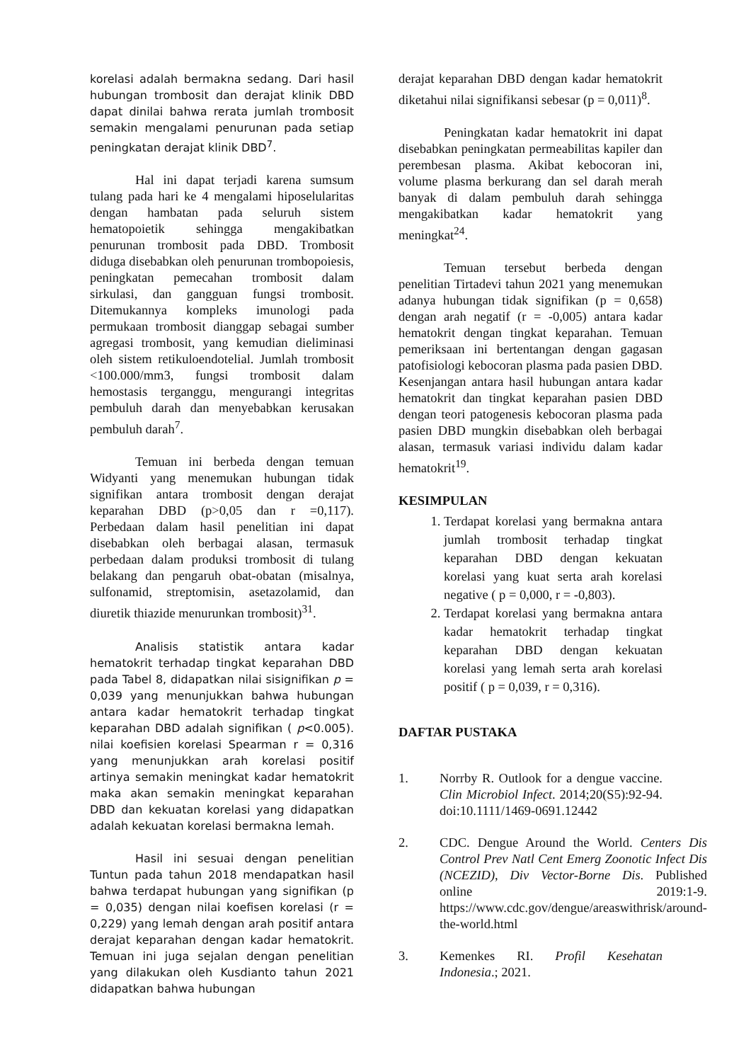korelasi adalah bermakna sedang. Dari hasil hubungan trombosit dan derajat klinik DBD dapat dinilai bahwa rerata jumlah trombosit semakin mengalami penurunan pada setiap peningkatan derajat klinik DBD<sup>7</sup>.
Hal ini dapat terjadi karena sumsum tulang pada hari ke 4 mengalami hiposelularitas dengan hambatan pada seluruh sistem hematopoietik sehingga mengakibatkan penurunan trombosit pada DBD. Trombosit diduga disebabkan oleh penurunan trombopoiesis, peningkatan pemecahan trombosit dalam sirkulasi, dan gangguan fungsi trombosit. Ditemukannya kompleks imunologi pada permukaan trombosit dianggap sebagai sumber agregasi trombosit, yang kemudian dieliminasi oleh sistem retikuloendotelial. Jumlah trombosit <100.000/mm3, fungsi trombosit dalam hemostasis terganggu, mengurangi integritas pembuluh darah dan menyebabkan kerusakan pembuluh darah<sup>7</sup>.
Temuan ini berbeda dengan temuan Widyanti yang menemukan hubungan tidak signifikan antara trombosit dengan derajat keparahan DBD (p>0,05 dan r =0,117). Perbedaan dalam hasil penelitian ini dapat disebabkan oleh berbagai alasan, termasuk perbedaan dalam produksi trombosit di tulang belakang dan pengaruh obat-obatan (misalnya, sulfonamid, streptomisin, asetazolamid, dan diuretik thiazide menurunkan trombosit)<sup>31</sup>.
Analisis statistik antara kadar hematokrit terhadap tingkat keparahan DBD pada Tabel 8, didapatkan nilai sisignifikan p = 0,039 yang menunjukkan bahwa hubungan antara kadar hematokrit terhadap tingkat keparahan DBD adalah signifikan ( p<0.005). nilai koefisien korelasi Spearman r = 0,316 yang menunjukkan arah korelasi positif artinya semakin meningkat kadar hematokrit maka akan semakin meningkat keparahan DBD dan kekuatan korelasi yang didapatkan adalah kekuatan korelasi bermakna lemah.
Hasil ini sesuai dengan penelitian Tuntun pada tahun 2018 mendapatkan hasil bahwa terdapat hubungan yang signifikan (p = 0,035) dengan nilai koefisen korelasi (r = 0,229) yang lemah dengan arah positif antara derajat keparahan dengan kadar hematokrit. Temuan ini juga sejalan dengan penelitian yang dilakukan oleh Kusdianto tahun 2021 didapatkan bahwa hubungan
derajat keparahan DBD dengan kadar hematokrit diketahui nilai signifikansi sebesar (p = 0,011)<sup>8</sup>.
Peningkatan kadar hematokrit ini dapat disebabkan peningkatan permeabilitas kapiler dan perembesan plasma. Akibat kebocoran ini, volume plasma berkurang dan sel darah merah banyak di dalam pembuluh darah sehingga mengakibatkan kadar hematokrit yang meningkat<sup>24</sup>.
Temuan tersebut berbeda dengan penelitian Tirtadevi tahun 2021 yang menemukan adanya hubungan tidak signifikan (p = 0,658) dengan arah negatif (r = -0,005) antara kadar hematokrit dengan tingkat keparahan. Temuan pemeriksaan ini bertentangan dengan gagasan patofisiologi kebocoran plasma pada pasien DBD. Kesenjangan antara hasil hubungan antara kadar hematokrit dan tingkat keparahan pasien DBD dengan teori patogenesis kebocoran plasma pada pasien DBD mungkin disebabkan oleh berbagai alasan, termasuk variasi individu dalam kadar hematokrit<sup>19</sup>.
KESIMPULAN
1. Terdapat korelasi yang bermakna antara jumlah trombosit terhadap tingkat keparahan DBD dengan kekuatan korelasi yang kuat serta arah korelasi negative ( p = 0,000, r = -0,803).
2. Terdapat korelasi yang bermakna antara kadar hematokrit terhadap tingkat keparahan DBD dengan kekuatan korelasi yang lemah serta arah korelasi positif ( p = 0,039, r = 0,316).
DAFTAR PUSTAKA
1. Norrby R. Outlook for a dengue vaccine. Clin Microbiol Infect. 2014;20(S5):92-94. doi:10.1111/1469-0691.12442
2. CDC. Dengue Around the World. Centers Dis Control Prev Natl Cent Emerg Zoonotic Infect Dis (NCEZID), Div Vector-Borne Dis. Published online 2019:1-9. https://www.cdc.gov/dengue/areaswithrisk/around-the-world.html
3. Kemenkes RI. Profil Kesehatan Indonesia.; 2021.